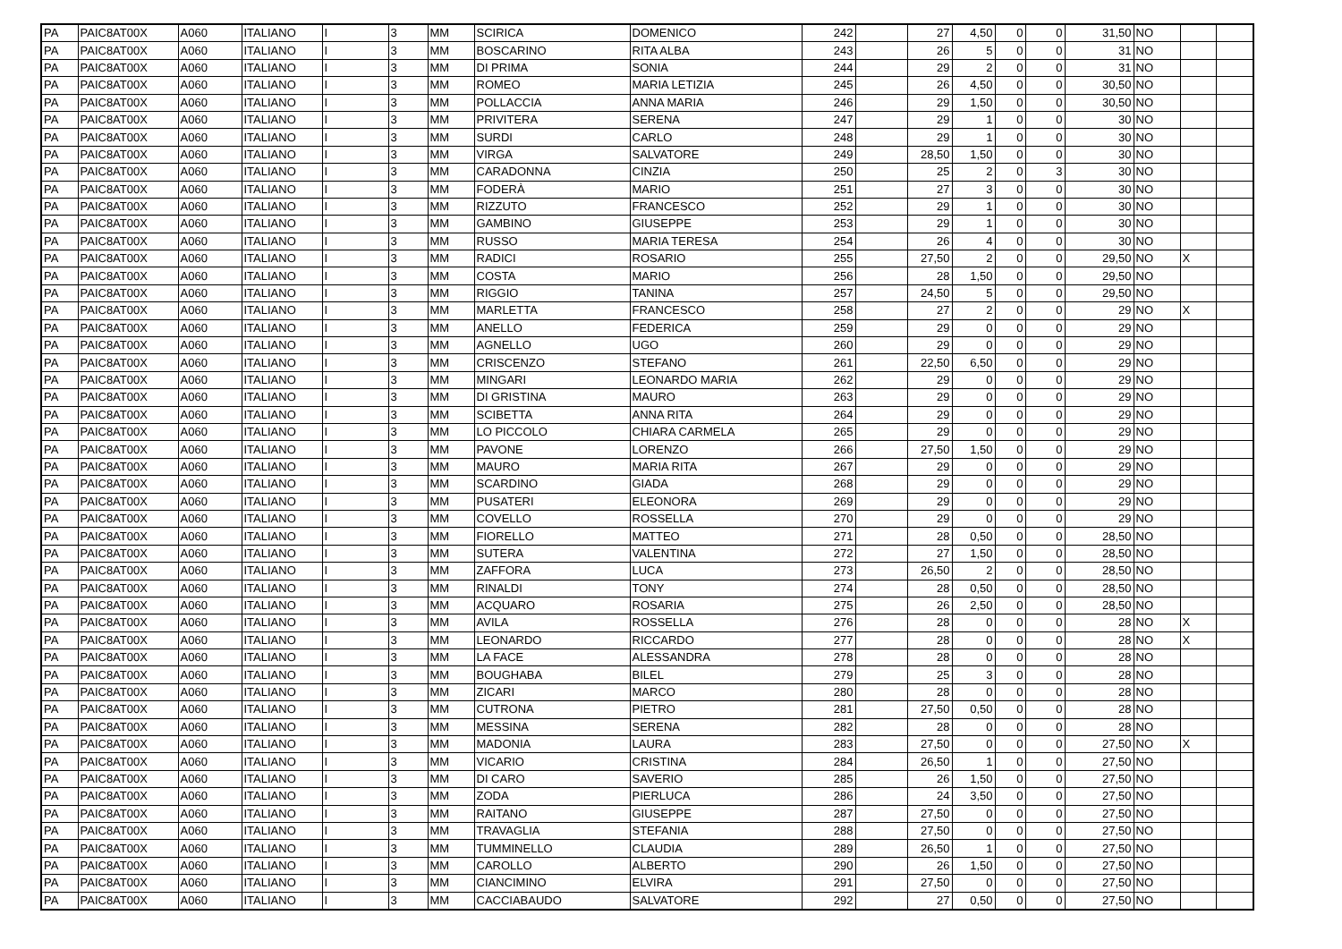| PA | PAIC8AT00X | A060 | ITALIANO | I | 3 | MM | SCIRICA | DOMENICO | 242 | | 27 | 4,50 | 0 | 0 | 31,50 | NO | | |
| PA | PAIC8AT00X | A060 | ITALIANO | I | 3 | MM | BOSCARINO | RITA ALBA | 243 | | 26 | 5 | 0 | 0 | 31 | NO | | |
| PA | PAIC8AT00X | A060 | ITALIANO | I | 3 | MM | DI PRIMA | SONIA | 244 | | 29 | 2 | 0 | 0 | 31 | NO | | |
| PA | PAIC8AT00X | A060 | ITALIANO | I | 3 | MM | ROMEO | MARIA LETIZIA | 245 | | 26 | 4,50 | 0 | 0 | 30,50 | NO | | |
| PA | PAIC8AT00X | A060 | ITALIANO | I | 3 | MM | POLLACCIA | ANNA MARIA | 246 | | 29 | 1,50 | 0 | 0 | 30,50 | NO | | |
| PA | PAIC8AT00X | A060 | ITALIANO | I | 3 | MM | PRIVITERA | SERENA | 247 | | 29 | 1 | 0 | 0 | 30 | NO | | |
| PA | PAIC8AT00X | A060 | ITALIANO | I | 3 | MM | SURDI | CARLO | 248 | | 29 | 1 | 0 | 0 | 30 | NO | | |
| PA | PAIC8AT00X | A060 | ITALIANO | I | 3 | MM | VIRGA | SALVATORE | 249 | | 28,50 | 1,50 | 0 | 0 | 30 | NO | | |
| PA | PAIC8AT00X | A060 | ITALIANO | I | 3 | MM | CARADONNA | CINZIA | 250 | | 25 | 2 | 0 | 3 | 30 | NO | | |
| PA | PAIC8AT00X | A060 | ITALIANO | I | 3 | MM | FODERÀ | MARIO | 251 | | 27 | 3 | 0 | 0 | 30 | NO | | |
| PA | PAIC8AT00X | A060 | ITALIANO | I | 3 | MM | RIZZUTO | FRANCESCO | 252 | | 29 | 1 | 0 | 0 | 30 | NO | | |
| PA | PAIC8AT00X | A060 | ITALIANO | I | 3 | MM | GAMBINO | GIUSEPPE | 253 | | 29 | 1 | 0 | 0 | 30 | NO | | |
| PA | PAIC8AT00X | A060 | ITALIANO | I | 3 | MM | RUSSO | MARIA TERESA | 254 | | 26 | 4 | 0 | 0 | 30 | NO | | |
| PA | PAIC8AT00X | A060 | ITALIANO | I | 3 | MM | RADICI | ROSARIO | 255 | | 27,50 | 2 | 0 | 0 | 29,50 | NO | X | |
| PA | PAIC8AT00X | A060 | ITALIANO | I | 3 | MM | COSTA | MARIO | 256 | | 28 | 1,50 | 0 | 0 | 29,50 | NO | | |
| PA | PAIC8AT00X | A060 | ITALIANO | I | 3 | MM | RIGGIO | TANINA | 257 | | 24,50 | 5 | 0 | 0 | 29,50 | NO | | |
| PA | PAIC8AT00X | A060 | ITALIANO | I | 3 | MM | MARLETTA | FRANCESCO | 258 | | 27 | 2 | 0 | 0 | 29 | NO | X | |
| PA | PAIC8AT00X | A060 | ITALIANO | I | 3 | MM | ANELLO | FEDERICA | 259 | | 29 | 0 | 0 | 0 | 29 | NO | | |
| PA | PAIC8AT00X | A060 | ITALIANO | I | 3 | MM | AGNELLO | UGO | 260 | | 29 | 0 | 0 | 0 | 29 | NO | | |
| PA | PAIC8AT00X | A060 | ITALIANO | I | 3 | MM | CRISCENZO | STEFANO | 261 | | 22,50 | 6,50 | 0 | 0 | 29 | NO | | |
| PA | PAIC8AT00X | A060 | ITALIANO | I | 3 | MM | MINGARI | LEONARDO MARIA | 262 | | 29 | 0 | 0 | 0 | 29 | NO | | |
| PA | PAIC8AT00X | A060 | ITALIANO | I | 3 | MM | DI GRISTINA | MAURO | 263 | | 29 | 0 | 0 | 0 | 29 | NO | | |
| PA | PAIC8AT00X | A060 | ITALIANO | I | 3 | MM | SCIBETTA | ANNA RITA | 264 | | 29 | 0 | 0 | 0 | 29 | NO | | |
| PA | PAIC8AT00X | A060 | ITALIANO | I | 3 | MM | LO PICCOLO | CHIARA CARMELA | 265 | | 29 | 0 | 0 | 0 | 29 | NO | | |
| PA | PAIC8AT00X | A060 | ITALIANO | I | 3 | MM | PAVONE | LORENZO | 266 | | 27,50 | 1,50 | 0 | 0 | 29 | NO | | |
| PA | PAIC8AT00X | A060 | ITALIANO | I | 3 | MM | MAURO | MARIA RITA | 267 | | 29 | 0 | 0 | 0 | 29 | NO | | |
| PA | PAIC8AT00X | A060 | ITALIANO | I | 3 | MM | SCARDINO | GIADA | 268 | | 29 | 0 | 0 | 0 | 29 | NO | | |
| PA | PAIC8AT00X | A060 | ITALIANO | I | 3 | MM | PUSATERI | ELEONORA | 269 | | 29 | 0 | 0 | 0 | 29 | NO | | |
| PA | PAIC8AT00X | A060 | ITALIANO | I | 3 | MM | COVELLO | ROSSELLA | 270 | | 29 | 0 | 0 | 0 | 29 | NO | | |
| PA | PAIC8AT00X | A060 | ITALIANO | I | 3 | MM | FIORELLO | MATTEO | 271 | | 28 | 0,50 | 0 | 0 | 28,50 | NO | | |
| PA | PAIC8AT00X | A060 | ITALIANO | I | 3 | MM | SUTERA | VALENTINA | 272 | | 27 | 1,50 | 0 | 0 | 28,50 | NO | | |
| PA | PAIC8AT00X | A060 | ITALIANO | I | 3 | MM | ZAFFORA | LUCA | 273 | | 26,50 | 2 | 0 | 0 | 28,50 | NO | | |
| PA | PAIC8AT00X | A060 | ITALIANO | I | 3 | MM | RINALDI | TONY | 274 | | 28 | 0,50 | 0 | 0 | 28,50 | NO | | |
| PA | PAIC8AT00X | A060 | ITALIANO | I | 3 | MM | ACQUARO | ROSARIA | 275 | | 26 | 2,50 | 0 | 0 | 28,50 | NO | | |
| PA | PAIC8AT00X | A060 | ITALIANO | I | 3 | MM | AVILA | ROSSELLA | 276 | | 28 | 0 | 0 | 0 | 28 | NO | X | |
| PA | PAIC8AT00X | A060 | ITALIANO | I | 3 | MM | LEONARDO | RICCARDO | 277 | | 28 | 0 | 0 | 0 | 28 | NO | X | |
| PA | PAIC8AT00X | A060 | ITALIANO | I | 3 | MM | LA FACE | ALESSANDRA | 278 | | 28 | 0 | 0 | 0 | 28 | NO | | |
| PA | PAIC8AT00X | A060 | ITALIANO | I | 3 | MM | BOUGHABA | BILEL | 279 | | 25 | 3 | 0 | 0 | 28 | NO | | |
| PA | PAIC8AT00X | A060 | ITALIANO | I | 3 | MM | ZICARI | MARCO | 280 | | 28 | 0 | 0 | 0 | 28 | NO | | |
| PA | PAIC8AT00X | A060 | ITALIANO | I | 3 | MM | CUTRONA | PIETRO | 281 | | 27,50 | 0,50 | 0 | 0 | 28 | NO | | |
| PA | PAIC8AT00X | A060 | ITALIANO | I | 3 | MM | MESSINA | SERENA | 282 | | 28 | 0 | 0 | 0 | 28 | NO | | |
| PA | PAIC8AT00X | A060 | ITALIANO | I | 3 | MM | MADONIA | LAURA | 283 | | 27,50 | 0 | 0 | 0 | 27,50 | NO | X | |
| PA | PAIC8AT00X | A060 | ITALIANO | I | 3 | MM | VICARIO | CRISTINA | 284 | | 26,50 | 1 | 0 | 0 | 27,50 | NO | | |
| PA | PAIC8AT00X | A060 | ITALIANO | I | 3 | MM | DI CARO | SAVERIO | 285 | | 26 | 1,50 | 0 | 0 | 27,50 | NO | | |
| PA | PAIC8AT00X | A060 | ITALIANO | I | 3 | MM | ZODA | PIERLUCA | 286 | | 24 | 3,50 | 0 | 0 | 27,50 | NO | | |
| PA | PAIC8AT00X | A060 | ITALIANO | I | 3 | MM | RAITANO | GIUSEPPE | 287 | | 27,50 | 0 | 0 | 0 | 27,50 | NO | | |
| PA | PAIC8AT00X | A060 | ITALIANO | I | 3 | MM | TRAVAGLIA | STEFANIA | 288 | | 27,50 | 0 | 0 | 0 | 27,50 | NO | | |
| PA | PAIC8AT00X | A060 | ITALIANO | I | 3 | MM | TUMMINELLO | CLAUDIA | 289 | | 26,50 | 1 | 0 | 0 | 27,50 | NO | | |
| PA | PAIC8AT00X | A060 | ITALIANO | I | 3 | MM | CAROLLO | ALBERTO | 290 | | 26 | 1,50 | 0 | 0 | 27,50 | NO | | |
| PA | PAIC8AT00X | A060 | ITALIANO | I | 3 | MM | CIANCIMINO | ELVIRA | 291 | | 27,50 | 0 | 0 | 0 | 27,50 | NO | | |
| PA | PAIC8AT00X | A060 | ITALIANO | I | 3 | MM | CACCIABAUDO | SALVATORE | 292 | | 27 | 0,50 | 0 | 0 | 27,50 | NO | | |